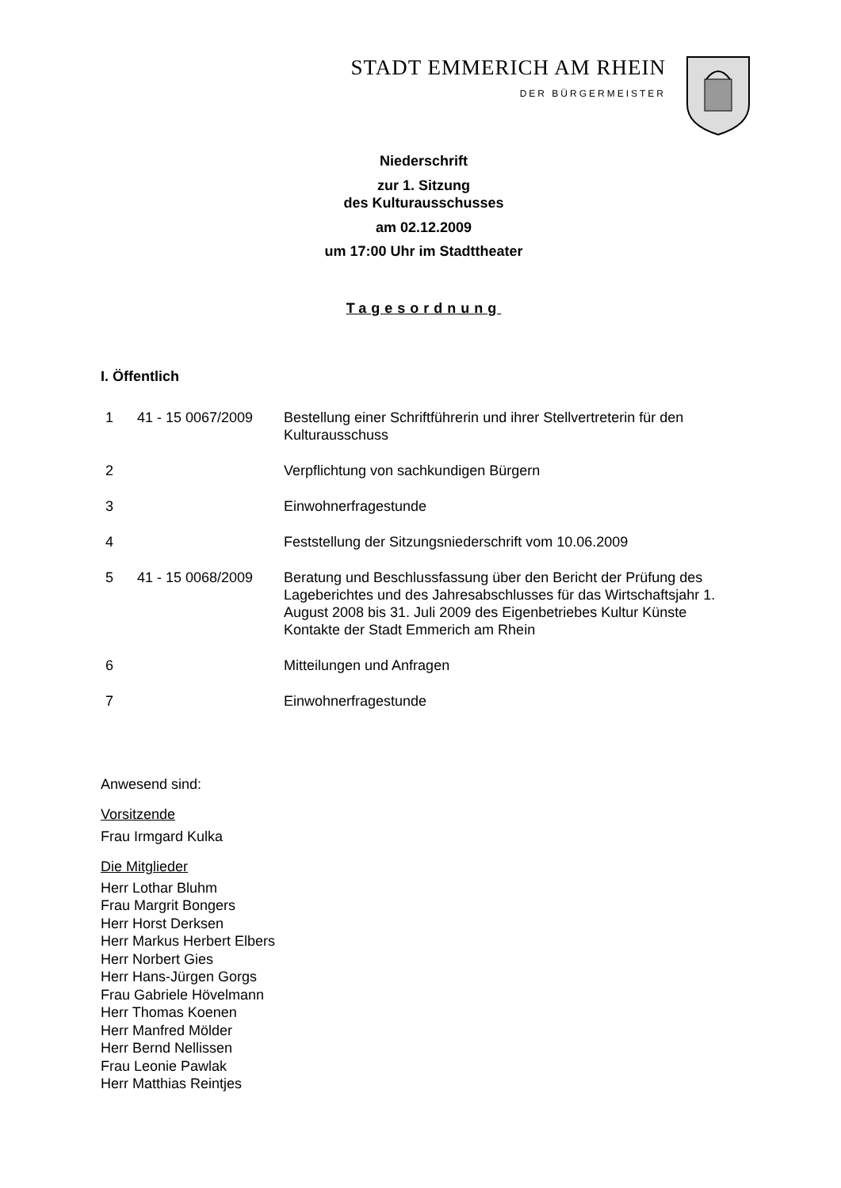STADT EMMERICH AM RHEIN
DER BÜRGERMEISTER
Niederschrift
zur 1. Sitzung
des Kulturausschusses
am 02.12.2009
um 17:00 Uhr im Stadttheater
Tagesordnung
I. Öffentlich
| 1 | 41 - 15 0067/2009 | Bestellung einer Schriftführerin und ihrer Stellvertreterin für den Kulturausschuss |
| 2 | | Verpflichtung von sachkundigen Bürgern |
| 3 | | Einwohnerfragestunde |
| 4 | | Feststellung der Sitzungsniederschrift vom 10.06.2009 |
| 5 | 41 - 15 0068/2009 | Beratung und Beschlussfassung über den Bericht der Prüfung des Lageberichtes und des Jahresabschlusses für das Wirtschaftsjahr 1. August 2008 bis 31. Juli 2009 des Eigenbetriebes Kultur Künste Kontakte der Stadt Emmerich am Rhein |
| 6 | | Mitteilungen und Anfragen |
| 7 | | Einwohnerfragestunde |
Anwesend sind:
Vorsitzende
Frau Irmgard Kulka
Die Mitglieder
Herr Lothar Bluhm
Frau Margrit Bongers
Herr Horst Derksen
Herr Markus Herbert Elbers
Herr Norbert Gies
Herr Hans-Jürgen Gorgs
Frau Gabriele Hövelmann
Herr Thomas Koenen
Herr Manfred Mölder
Herr Bernd Nellissen
Frau Leonie Pawlak
Herr Matthias Reintjes